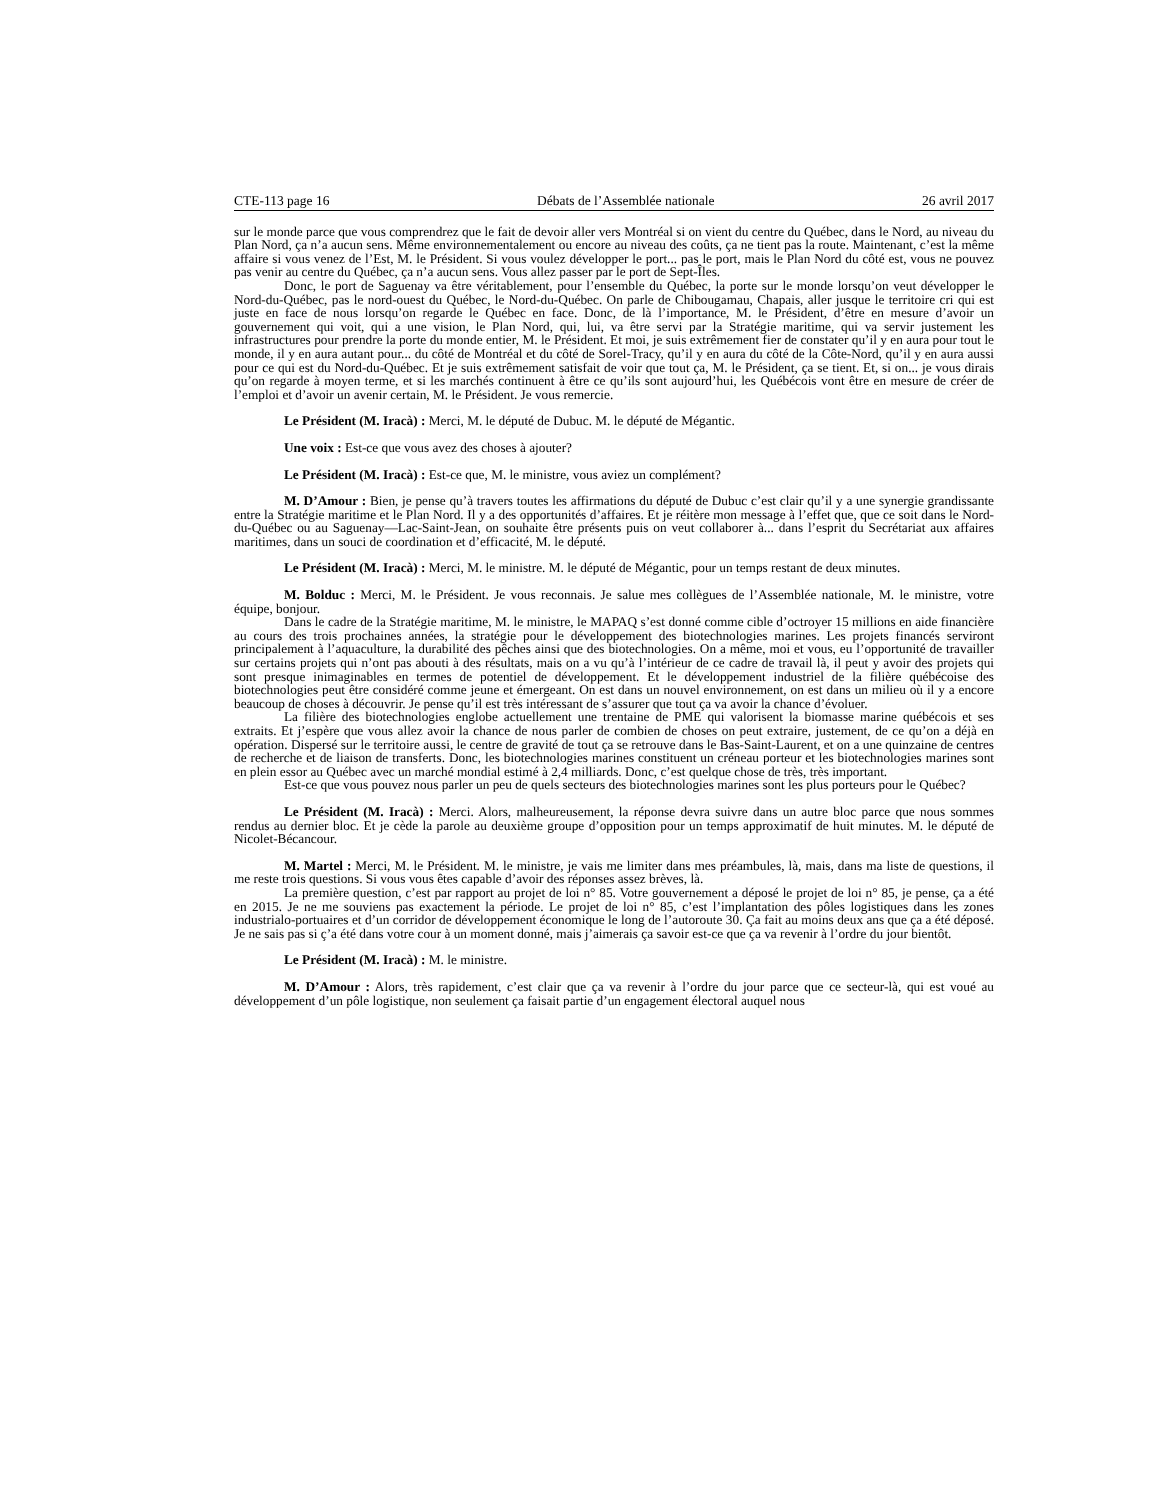CTE-113 page 16 Débats de l’Assemblée nationale 26 avril 2017
sur le monde parce que vous comprendrez que le fait de devoir aller vers Montréal si on vient du centre du Québec, dans le Nord, au niveau du Plan Nord, ça n’a aucun sens. Même environnementalement ou encore au niveau des coûts, ça ne tient pas la route. Maintenant, c’est la même affaire si vous venez de l’Est, M. le Président. Si vous voulez développer le port... pas le port, mais le Plan Nord du côté est, vous ne pouvez pas venir au centre du Québec, ça n’a aucun sens. Vous allez passer par le port de Sept-Îles.
Donc, le port de Saguenay va être véritablement, pour l’ensemble du Québec, la porte sur le monde lorsqu’on veut développer le Nord-du-Québec, pas le nord-ouest du Québec, le Nord-du-Québec. On parle de Chibougamau, Chapais, aller jusque le territoire cri qui est juste en face de nous lorsqu’on regarde le Québec en face. Donc, de là l’importance, M. le Président, d’être en mesure d’avoir un gouvernement qui voit, qui a une vision, le Plan Nord, qui, lui, va être servi par la Stratégie maritime, qui va servir justement les infrastructures pour prendre la porte du monde entier, M. le Président. Et moi, je suis extrêmement fier de constater qu’il y en aura pour tout le monde, il y en aura autant pour... du côté de Montréal et du côté de Sorel-Tracy, qu’il y en aura du côté de la Côte-Nord, qu’il y en aura aussi pour ce qui est du Nord-du-Québec. Et je suis extrêmement satisfait de voir que tout ça, M. le Président, ça se tient. Et, si on... je vous dirais qu’on regarde à moyen terme, et si les marchés continuent à être ce qu’ils sont aujourd’hui, les Québécois vont être en mesure de créer de l’emploi et d’avoir un avenir certain, M. le Président. Je vous remercie.
Le Président (M. Iracà) : Merci, M. le député de Dubuc. M. le député de Mégantic.
Une voix : Est-ce que vous avez des choses à ajouter?
Le Président (M. Iracà) : Est-ce que, M. le ministre, vous aviez un complément?
M. D’Amour : Bien, je pense qu’à travers toutes les affirmations du député de Dubuc c’est clair qu’il y a une synergie grandissante entre la Stratégie maritime et le Plan Nord. Il y a des opportunités d’affaires. Et je réitère mon message à l’effet que, que ce soit dans le Nord-du-Québec ou au Saguenay—Lac-Saint-Jean, on souhaite être présents puis on veut collaborer à... dans l’esprit du Secrétariat aux affaires maritimes, dans un souci de coordination et d’efficacité, M. le député.
Le Président (M. Iracà) : Merci, M. le ministre. M. le député de Mégantic, pour un temps restant de deux minutes.
M. Bolduc : Merci, M. le Président. Je vous reconnais. Je salue mes collègues de l’Assemblée nationale, M. le ministre, votre équipe, bonjour.
Dans le cadre de la Stratégie maritime, M. le ministre, le MAPAQ s’est donné comme cible d’octroyer 15 millions en aide financière au cours des trois prochaines années, la stratégie pour le développement des biotechnologies marines. Les projets financés serviront principalement à l’aquaculture, la durabilité des pêches ainsi que des biotechnologies. On a même, moi et vous, eu l’opportunité de travailler sur certains projets qui n’ont pas abouti à des résultats, mais on a vu qu’à l’intérieur de ce cadre de travail là, il peut y avoir des projets qui sont presque inimaginables en termes de potentiel de développement. Et le développement industriel de la filière québécoise des biotechnologies peut être considéré comme jeune et émergeant. On est dans un nouvel environnement, on est dans un milieu où il y a encore beaucoup de choses à découvrir. Je pense qu’il est très intéressant de s’assurer que tout ça va avoir la chance d’évoluer.
La filière des biotechnologies englobe actuellement une trentaine de PME qui valorisent la biomasse marine québécois et ses extraits. Et j’espère que vous allez avoir la chance de nous parler de combien de choses on peut extraire, justement, de ce qu’on a déjà en opération. Dispersé sur le territoire aussi, le centre de gravité de tout ça se retrouve dans le Bas-Saint-Laurent, et on a une quinzaine de centres de recherche et de liaison de transferts. Donc, les biotechnologies marines constituent un créneau porteur et les biotechnologies marines sont en plein essor au Québec avec un marché mondial estimé à 2,4 milliards. Donc, c’est quelque chose de très, très important.
Est-ce que vous pouvez nous parler un peu de quels secteurs des biotechnologies marines sont les plus porteurs pour le Québec?
Le Président (M. Iracà) : Merci. Alors, malheureusement, la réponse devra suivre dans un autre bloc parce que nous sommes rendus au dernier bloc. Et je cède la parole au deuxième groupe d’opposition pour un temps approximatif de huit minutes. M. le député de Nicolet-Bécancour.
M. Martel : Merci, M. le Président. M. le ministre, je vais me limiter dans mes préambules, là, mais, dans ma liste de questions, il me reste trois questions. Si vous vous êtes capable d’avoir des réponses assez brèves, là.
La première question, c’est par rapport au projet de loi n° 85. Votre gouvernement a déposé le projet de loi n° 85, je pense, ça a été en 2015. Je ne me souviens pas exactement la période. Le projet de loi n° 85, c’est l’implantation des pôles logistiques dans les zones industrialo-portuaires et d’un corridor de développement économique le long de l’autoroute 30. Ça fait au moins deux ans que ça a été déposé. Je ne sais pas si ç’a été dans votre cour à un moment donné, mais j’aimerais ça savoir est-ce que ça va revenir à l’ordre du jour bientôt.
Le Président (M. Iracà) : M. le ministre.
M. D’Amour : Alors, très rapidement, c’est clair que ça va revenir à l’ordre du jour parce que ce secteur-là, qui est voué au développement d’un pôle logistique, non seulement ça faisait partie d’un engagement électoral auquel nous